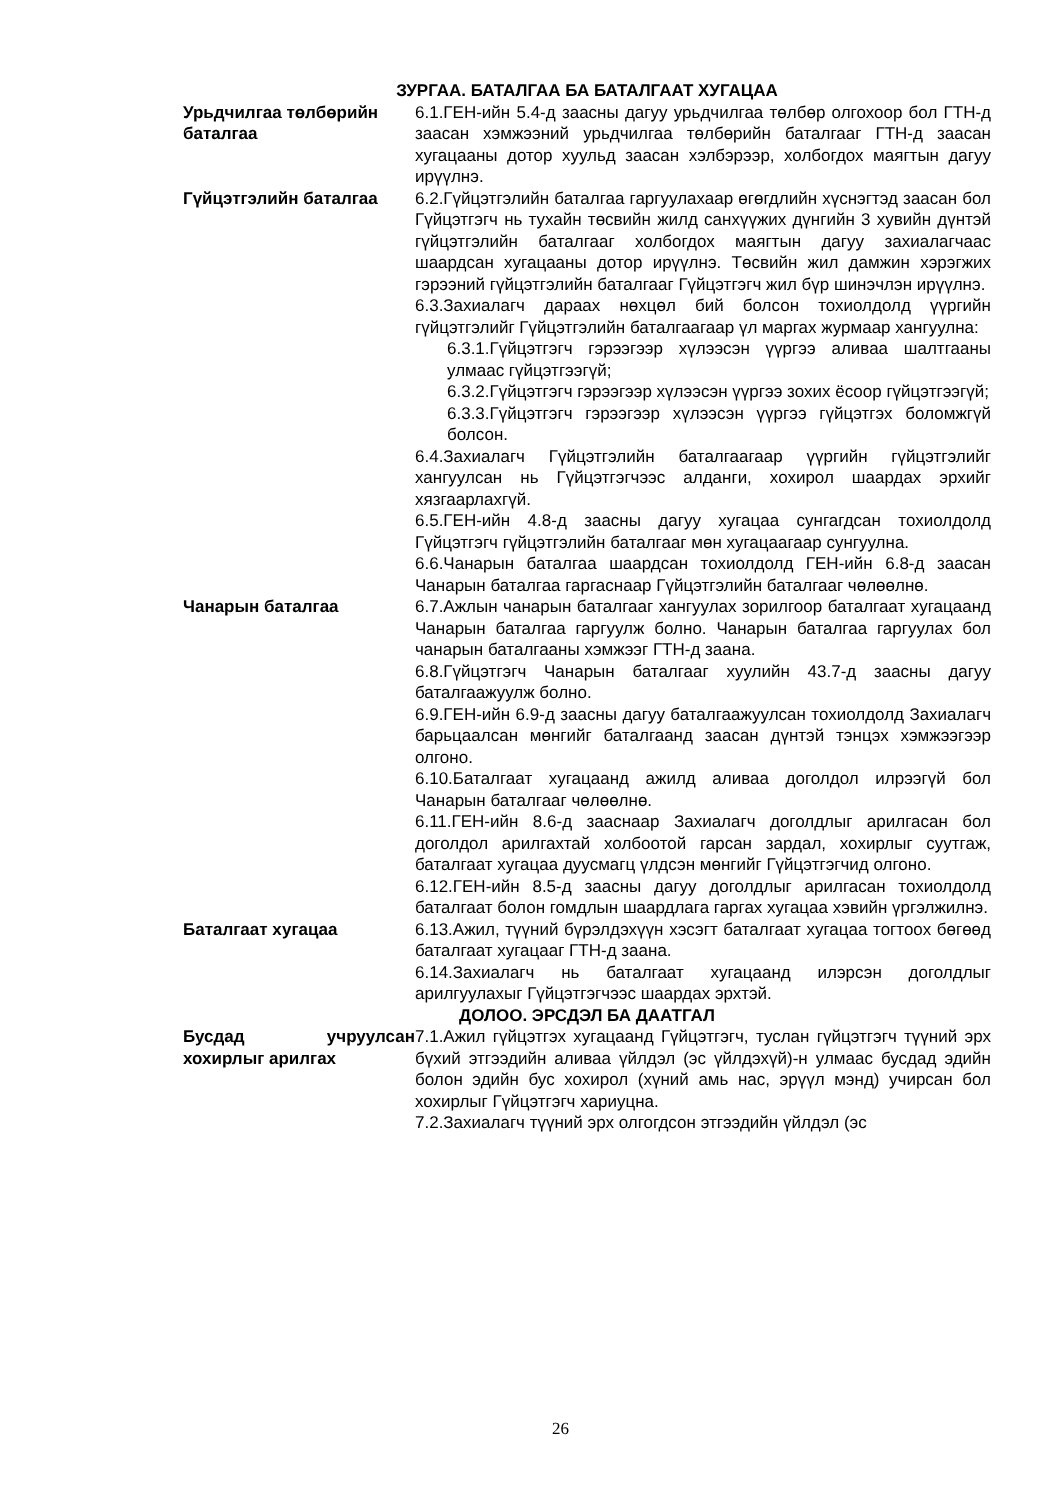ЗУРГАА. БАТАЛГАА БА БАТАЛГААТ ХУГАЦАА
Урьдчилгаа төлбөрийн баталгаа
6.1.ГЕН-ийн 5.4-д заасны дагуу урьдчилгаа төлбөр олгохоор бол ГТН-д заасан хэмжээний урьдчилгаа төлбөрийн баталгааг ГТН-д заасан хугацааны дотор хуульд заасан хэлбэрээр, холбогдох маягтын дагуу ирүүлнэ.
Гүйцэтгэлийн баталгаа 6.2.Гүйцэтгэлийн баталгаа гаргуулахаар өгөгдлийн хүснэгтэд заасан бол Гүйцэтгэгч нь тухайн төсвийн жилд санхүүжих дүнгийн 3 хувийн дүнтэй гүйцэтгэлийн баталгааг холбогдох маягтын дагуу захиалагчаас шаардсан хугацааны дотор ирүүлнэ. Төсвийн жил дамжин хэрэгжих гэрээний гүйцэтгэлийн баталгааг Гүйцэтгэгч жил бүр шинэчлэн ирүүлнэ.
6.3.Захиалагч дараах нөхцөл бий болсон тохиолдолд үүргийн гүйцэтгэлийг Гүйцэтгэлийн баталгаагаар үл маргах журмаар хангуулна:
6.3.1.Гүйцэтгэгч гэрээгээр хүлээсэн үүргээ аливаа шалтгааны улмаас гүйцэтгээгүй;
6.3.2.Гүйцэтгэгч гэрээгээр хүлээсэн үүргээ зохих ёсоор гүйцэтгээгүй;
6.3.3.Гүйцэтгэгч гэрээгээр хүлээсэн үүргээ гүйцэтгэх боломжгүй болсон.
6.4.Захиалагч Гүйцэтгэлийн баталгаагаар үүргийн гүйцэтгэлийг хангуулсан нь Гүйцэтгэгчээс алданги, хохирол шаардах эрхийг хязгаарлахгүй.
6.5.ГЕН-ийн 4.8-д заасны дагуу хугацаа сунгагдсан тохиолдолд Гүйцэтгэгч гүйцэтгэлийн баталгааг мөн хугацаагаар сунгуулна.
6.6.Чанарын баталгаа шаардсан тохиолдолд ГЕН-ийн 6.8-д заасан Чанарын баталгаа гаргаснаар Гүйцэтгэлийн баталгааг чөлөөлнө.
Чанарын баталгаа 6.7.Ажлын чанарын баталгааг хангуулах зорилгоор баталгаат хугацаанд Чанарын баталгаа гаргуулж болно. Чанарын баталгаа гаргуулах бол чанарын баталгааны хэмжээг ГТН-д заана.
6.8.Гүйцэтгэгч Чанарын баталгааг хуулийн 43.7-д заасны дагуу баталгаажуулж болно.
6.9.ГЕН-ийн 6.9-д заасны дагуу баталгаажуулсан тохиолдолд Захиалагч барьцаалсан мөнгийг баталгаанд заасан дүнтэй тэнцэх хэмжээгээр олгоно.
6.10.Баталгаат хугацаанд ажилд аливаа доголдол илрээгүй бол Чанарын баталгааг чөлөөлнө.
6.11.ГЕН-ийн 8.6-д зааснаар Захиалагч доголдлыг арилгасан бол доголдол арилгахтай холбоотой гарсан зардал, хохирлыг суутгаж, баталгаат хугацаа дуусмагц үлдсэн мөнгийг Гүйцэтгэгчид олгоно.
6.12.ГЕН-ийн 8.5-д заасны дагуу доголдлыг арилгасан тохиолдолд баталгаат болон гомдлын шаардлага гаргах хугацаа хэвийн үргэлжилнэ.
Баталгаат хугацаа 6.13.Ажил, түүний бүрэлдэхүүн хэсэгт баталгаат хугацаа тогтоох бөгөөд баталгаат хугацааг ГТН-д заана.
6.14.Захиалагч нь баталгаат хугацаанд илэрсэн доголдлыг арилгуулахыг Гүйцэтгэгчээс шаардах эрхтэй.
ДОЛОО. ЭРСДЭЛ БА ДААТГАЛ
Бусдад учруулсан хохирлыг арилгах
7.1.Ажил гүйцэтгэх хугацаанд Гүйцэтгэгч, туслан гүйцэтгэгч түүний эрх бүхий этгээдийн аливаа үйлдэл (эс үйлдэхүй)-н улмаас бусдад эдийн болон эдийн бус хохирол (хүний амь нас, эрүүл мэнд) учирсан бол хохирлыг Гүйцэтгэгч хариуцна.
7.2.Захиалагч түүний эрх олгогдсон этгээдийн үйлдэл (эс
26